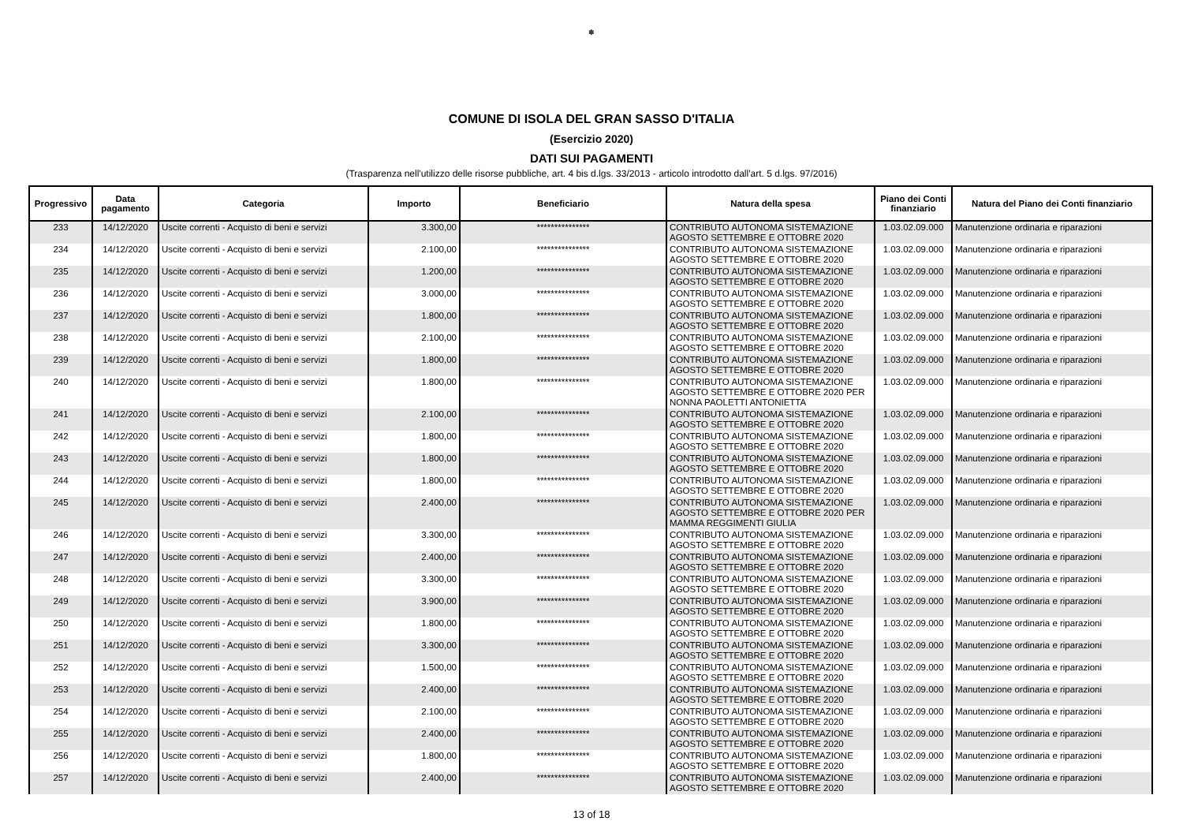✽
COMUNE DI ISOLA DEL GRAN SASSO D'ITALIA
(Esercizio 2020)
DATI SUI PAGAMENTI
(Trasparenza nell'utilizzo delle risorse pubbliche, art. 4 bis d.lgs. 33/2013 - articolo introdotto dall'art. 5 d.lgs. 97/2016)
| Progressivo | Data pagamento | Categoria | Importo | Beneficiario | Natura della spesa | Piano dei Conti finanziario | Natura del Piano dei Conti finanziario |
| --- | --- | --- | --- | --- | --- | --- | --- |
| 233 | 14/12/2020 | Uscite correnti - Acquisto di beni e servizi | 3.300,00 | *************** | CONTRIBUTO AUTONOMA SISTEMAZIONE AGOSTO SETTEMBRE E OTTOBRE 2020 | 1.03.02.09.000 | Manutenzione ordinaria e riparazioni |
| 234 | 14/12/2020 | Uscite correnti - Acquisto di beni e servizi | 2.100,00 | *************** | CONTRIBUTO AUTONOMA SISTEMAZIONE AGOSTO SETTEMBRE E OTTOBRE 2020 | 1.03.02.09.000 | Manutenzione ordinaria e riparazioni |
| 235 | 14/12/2020 | Uscite correnti - Acquisto di beni e servizi | 1.200,00 | *************** | CONTRIBUTO AUTONOMA SISTEMAZIONE AGOSTO SETTEMBRE E OTTOBRE 2020 | 1.03.02.09.000 | Manutenzione ordinaria e riparazioni |
| 236 | 14/12/2020 | Uscite correnti - Acquisto di beni e servizi | 3.000,00 | *************** | CONTRIBUTO AUTONOMA SISTEMAZIONE AGOSTO SETTEMBRE E OTTOBRE 2020 | 1.03.02.09.000 | Manutenzione ordinaria e riparazioni |
| 237 | 14/12/2020 | Uscite correnti - Acquisto di beni e servizi | 1.800,00 | *************** | CONTRIBUTO AUTONOMA SISTEMAZIONE AGOSTO SETTEMBRE E OTTOBRE 2020 | 1.03.02.09.000 | Manutenzione ordinaria e riparazioni |
| 238 | 14/12/2020 | Uscite correnti - Acquisto di beni e servizi | 2.100,00 | *************** | CONTRIBUTO AUTONOMA SISTEMAZIONE AGOSTO SETTEMBRE E OTTOBRE 2020 | 1.03.02.09.000 | Manutenzione ordinaria e riparazioni |
| 239 | 14/12/2020 | Uscite correnti - Acquisto di beni e servizi | 1.800,00 | *************** | CONTRIBUTO AUTONOMA SISTEMAZIONE AGOSTO SETTEMBRE E OTTOBRE 2020 | 1.03.02.09.000 | Manutenzione ordinaria e riparazioni |
| 240 | 14/12/2020 | Uscite correnti - Acquisto di beni e servizi | 1.800,00 | *************** | CONTRIBUTO AUTONOMA SISTEMAZIONE AGOSTO SETTEMBRE E OTTOBRE 2020 PER NONNA PAOLETTI ANTONIETTA | 1.03.02.09.000 | Manutenzione ordinaria e riparazioni |
| 241 | 14/12/2020 | Uscite correnti - Acquisto di beni e servizi | 2.100,00 | *************** | CONTRIBUTO AUTONOMA SISTEMAZIONE AGOSTO SETTEMBRE E OTTOBRE 2020 | 1.03.02.09.000 | Manutenzione ordinaria e riparazioni |
| 242 | 14/12/2020 | Uscite correnti - Acquisto di beni e servizi | 1.800,00 | *************** | CONTRIBUTO AUTONOMA SISTEMAZIONE AGOSTO SETTEMBRE E OTTOBRE 2020 | 1.03.02.09.000 | Manutenzione ordinaria e riparazioni |
| 243 | 14/12/2020 | Uscite correnti - Acquisto di beni e servizi | 1.800,00 | *************** | CONTRIBUTO AUTONOMA SISTEMAZIONE AGOSTO SETTEMBRE E OTTOBRE 2020 | 1.03.02.09.000 | Manutenzione ordinaria e riparazioni |
| 244 | 14/12/2020 | Uscite correnti - Acquisto di beni e servizi | 1.800,00 | *************** | CONTRIBUTO AUTONOMA SISTEMAZIONE AGOSTO SETTEMBRE E OTTOBRE 2020 | 1.03.02.09.000 | Manutenzione ordinaria e riparazioni |
| 245 | 14/12/2020 | Uscite correnti - Acquisto di beni e servizi | 2.400,00 | *************** | CONTRIBUTO AUTONOMA SISTEMAZIONE AGOSTO SETTEMBRE E OTTOBRE 2020 PER MAMMA REGGIMENTI GIULIA | 1.03.02.09.000 | Manutenzione ordinaria e riparazioni |
| 246 | 14/12/2020 | Uscite correnti - Acquisto di beni e servizi | 3.300,00 | *************** | CONTRIBUTO AUTONOMA SISTEMAZIONE AGOSTO SETTEMBRE E OTTOBRE 2020 | 1.03.02.09.000 | Manutenzione ordinaria e riparazioni |
| 247 | 14/12/2020 | Uscite correnti - Acquisto di beni e servizi | 2.400,00 | *************** | CONTRIBUTO AUTONOMA SISTEMAZIONE AGOSTO SETTEMBRE E OTTOBRE 2020 | 1.03.02.09.000 | Manutenzione ordinaria e riparazioni |
| 248 | 14/12/2020 | Uscite correnti - Acquisto di beni e servizi | 3.300,00 | *************** | CONTRIBUTO AUTONOMA SISTEMAZIONE AGOSTO SETTEMBRE E OTTOBRE 2020 | 1.03.02.09.000 | Manutenzione ordinaria e riparazioni |
| 249 | 14/12/2020 | Uscite correnti - Acquisto di beni e servizi | 3.900,00 | *************** | CONTRIBUTO AUTONOMA SISTEMAZIONE AGOSTO SETTEMBRE E OTTOBRE 2020 | 1.03.02.09.000 | Manutenzione ordinaria e riparazioni |
| 250 | 14/12/2020 | Uscite correnti - Acquisto di beni e servizi | 1.800,00 | *************** | CONTRIBUTO AUTONOMA SISTEMAZIONE AGOSTO SETTEMBRE E OTTOBRE 2020 | 1.03.02.09.000 | Manutenzione ordinaria e riparazioni |
| 251 | 14/12/2020 | Uscite correnti - Acquisto di beni e servizi | 3.300,00 | *************** | CONTRIBUTO AUTONOMA SISTEMAZIONE AGOSTO SETTEMBRE E OTTOBRE 2020 | 1.03.02.09.000 | Manutenzione ordinaria e riparazioni |
| 252 | 14/12/2020 | Uscite correnti - Acquisto di beni e servizi | 1.500,00 | *************** | CONTRIBUTO AUTONOMA SISTEMAZIONE AGOSTO SETTEMBRE E OTTOBRE 2020 | 1.03.02.09.000 | Manutenzione ordinaria e riparazioni |
| 253 | 14/12/2020 | Uscite correnti - Acquisto di beni e servizi | 2.400,00 | *************** | CONTRIBUTO AUTONOMA SISTEMAZIONE AGOSTO SETTEMBRE E OTTOBRE 2020 | 1.03.02.09.000 | Manutenzione ordinaria e riparazioni |
| 254 | 14/12/2020 | Uscite correnti - Acquisto di beni e servizi | 2.100,00 | *************** | CONTRIBUTO AUTONOMA SISTEMAZIONE AGOSTO SETTEMBRE E OTTOBRE 2020 | 1.03.02.09.000 | Manutenzione ordinaria e riparazioni |
| 255 | 14/12/2020 | Uscite correnti - Acquisto di beni e servizi | 2.400,00 | *************** | CONTRIBUTO AUTONOMA SISTEMAZIONE AGOSTO SETTEMBRE E OTTOBRE 2020 | 1.03.02.09.000 | Manutenzione ordinaria e riparazioni |
| 256 | 14/12/2020 | Uscite correnti - Acquisto di beni e servizi | 1.800,00 | *************** | CONTRIBUTO AUTONOMA SISTEMAZIONE AGOSTO SETTEMBRE E OTTOBRE 2020 | 1.03.02.09.000 | Manutenzione ordinaria e riparazioni |
| 257 | 14/12/2020 | Uscite correnti - Acquisto di beni e servizi | 2.400,00 | *************** | CONTRIBUTO AUTONOMA SISTEMAZIONE AGOSTO SETTEMBRE E OTTOBRE 2020 | 1.03.02.09.000 | Manutenzione ordinaria e riparazioni |
13 of 18